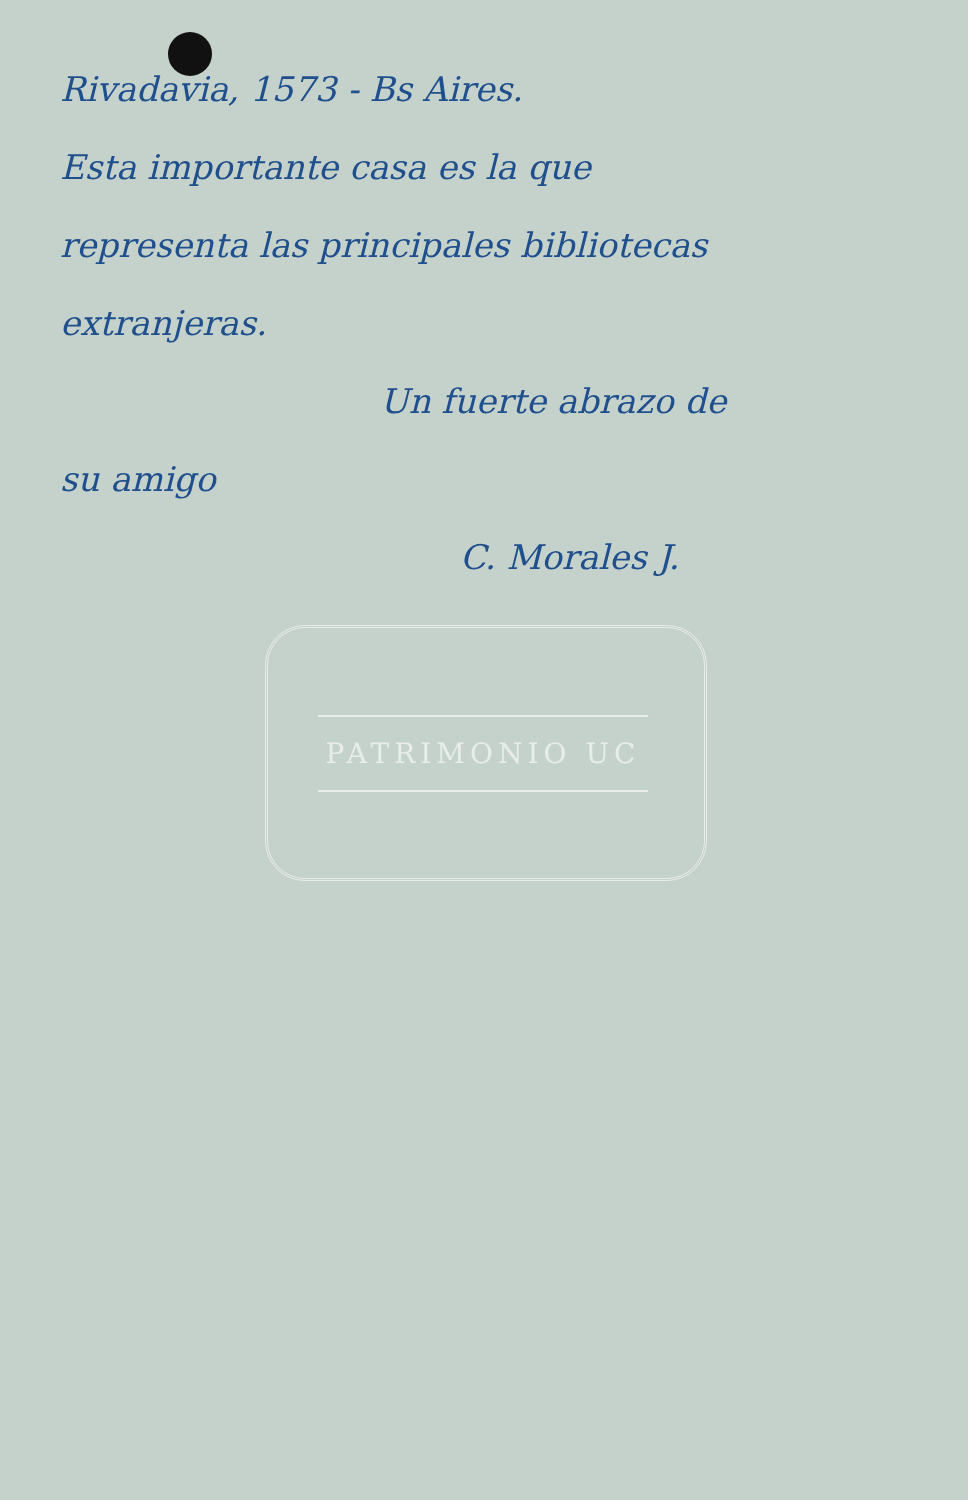Rivadavia, 1573 - Bs Aires.
Esta importante casa es la que
representa las principales bibliotecas
extranjeras.
Un fuerte abrazo de
su amigo
C. Morales J.
PATRIMONIO UC